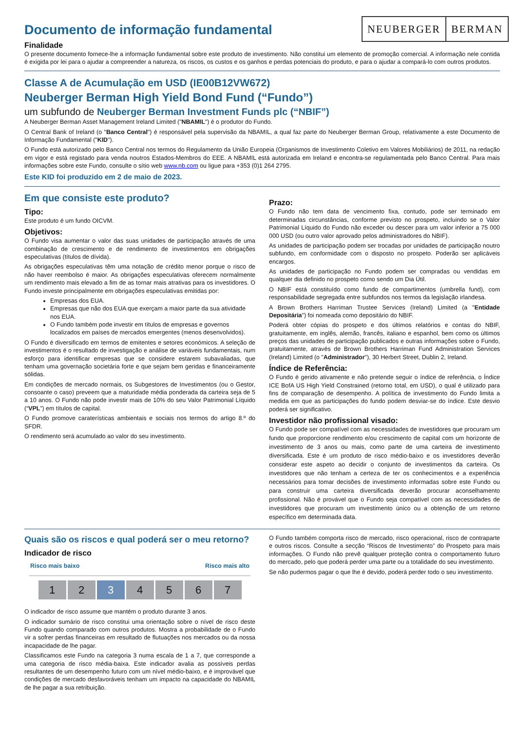NEUBERGER BERMAN
Documento de informação fundamental
Finalidade
O presente documento fornece-lhe a informação fundamental sobre este produto de investimento. Não constitui um elemento de promoção comercial. A informação nele contida é exigida por lei para o ajudar a compreender a natureza, os riscos, os custos e os ganhos e perdas potenciais do produto, e para o ajudar a compará-lo com outros produtos.
Classe A de Acumulação em USD (IE00B12VW672)
Neuberger Berman High Yield Bond Fund (“Fundo”)
um subfundo de Neuberger Berman Investment Funds plc (“NBIF”)
A Neuberger Berman Asset Management Ireland Limited ("NBAMIL") é o produtor do Fundo.
O Central Bank of Ireland (o "Banco Central") é responsável pela supervisão da NBAMIL, a qual faz parte do Neuberger Berman Group, relativamente a este Documento de Informação Fundamental ("KID").
O Fundo está autorizado pelo Banco Central nos termos do Regulamento da União Europeia (Organismos de Investimento Coletivo em Valores Mobiliários) de 2011, na redação em vigor e está registado para venda noutros Estados-Membros do EEE. A NBAMIL está autorizada em Ireland e encontra-se regulamentada pelo Banco Central. Para mais informações sobre este Fundo, consulte o sítio web www.nb.com ou ligue para +353 (0)1 264 2795.
Este KID foi produzido em 2 de maio de 2023.
Em que consiste este produto?
Tipo:
Este produto é um fundo OICVM.
Objetivos:
O Fundo visa aumentar o valor das suas unidades de participação através de uma combinação de crescimento e de rendimento de investimentos em obrigações especulativas (títulos de dívida).
As obrigações especulativas têm uma notação de crédito menor porque o risco de não haver reembolso é maior. As obrigações especulativas oferecem normalmente um rendimento mais elevado a fim de as tornar mais atrativas para os investidores. O Fundo investe principalmente em obrigações especulativas emitidas por:
Empresas dos EUA.
Empresas que não dos EUA que exerçam a maior parte da sua atividade nos EUA.
O Fundo também pode investir em títulos de empresas e governos localizados em países de mercados emergentes (menos desenvolvidos).
O Fundo é diversificado em termos de emitentes e setores económicos. A seleção de investimentos é o resultado de investigação e análise de variáveis fundamentais, num esforço para identificar empresas que se considere estarem subavaliadas, que tenham uma governação societária forte e que sejam bem geridas e financeiramente sólidas.
Em condições de mercado normais, os Subgestores de Investimentos (ou o Gestor, consoante o caso) preveem que a maturidade média ponderada da carteira seja de 5 a 10 anos. O Fundo não pode investir mais de 10% do seu Valor Patrimonial Líquido (“VPL”) em títulos de capital.
O Fundo promove caraterísticas ambientais e sociais nos termos do artigo 8.º do SFDR.
O rendimento será acumulado ao valor do seu investimento.
Prazo:
O Fundo não tem data de vencimento fixa, contudo, pode ser terminado em determinadas circunstâncias, conforme previsto no prospeto, incluindo se o Valor Patrimonial Líquido do Fundo não exceder ou descer para um valor inferior a 75 000 000 USD (ou outro valor aprovado pelos administradores do NBIF).
As unidades de participação podem ser trocadas por unidades de participação noutro subfundo, em conformidade com o disposto no prospeto. Poderão ser aplicáveis encargos.
As unidades de participação no Fundo podem ser compradas ou vendidas em qualquer dia definido no prospeto como sendo um Dia Útil.
O NBIF está constituído como fundo de compartimentos (umbrella fund), com responsabilidade segregada entre subfundos nos termos da legislação irlandesa.
A Brown Brothers Harriman Trustee Services (Ireland) Limited (a "Entidade Depositária") foi nomeada como depositário do NBIF.
Poderá obter cópias do prospeto e dos últimos relatórios e contas do NBIF, gratuitamente, em inglês, alemão, francês, italiano e espanhol, bem como os últimos preços das unidades de participação publicados e outras informações sobre o Fundo, gratuitamente, através de Brown Brothers Harriman Fund Administration Services (Ireland) Limited (o "Administrador"), 30 Herbert Street, Dublin 2, Ireland.
Índice de Referência:
O Fundo é gerido ativamente e não pretende seguir o índice de referência, o Índice ICE BofA US High Yield Constrained (retorno total, em USD), o qual é utilizado para fins de comparação de desempenho. A política de investimento do Fundo limita a medida em que as participações do fundo podem desviar-se do índice. Este desvio poderá ser significativo.
Investidor não profissional visado:
O Fundo pode ser compatível com as necessidades de investidores que procuram um fundo que proporcione rendimento e/ou crescimento de capital com um horizonte de investimento de 3 anos ou mais, como parte de uma carteira de investimento diversificada. Este é um produto de risco médio-baixo e os investidores deverão considerar este aspeto ao decidir o conjunto de investimentos da carteira. Os investidores que não tenham a certeza de ter os conhecimentos e a experiência necessários para tomar decisões de investimento informadas sobre este Fundo ou para construir uma carteira diversificada deverão procurar aconselhamento profissional. Não é provável que o Fundo seja compatível com as necessidades de investidores que procuram um investimento único ou a obtenção de um retorno específico em determinada data.
Quais são os riscos e qual poderá ser o meu retorno?
Indicador de risco
Risco mais baixo Risco mais alto
| 1 | 2 | 3 | 4 | 5 | 6 | 7 |
O indicador de risco assume que mantém o produto durante 3 anos.
O indicador sumário de risco constitui uma orientação sobre o nível de risco deste Fundo quando comparado com outros produtos. Mostra a probabilidade de o Fundo vir a sofrer perdas financeiras em resultado de flutuações nos mercados ou da nossa incapacidade de lhe pagar.
Classificamos este Fundo na categoria 3 numa escala de 1 a 7, que corresponde a uma categoria de risco média-baixa. Este indicador avalia as possíveis perdas resultantes de um desempenho futuro com um nível médio-baixo, e é improvável que condições de mercado desfavoráveis tenham um impacto na capacidade do NBAMIL de lhe pagar a sua retribuição.
O Fundo também comporta risco de mercado, risco operacional, risco de contraparte e outros riscos. Consulte a secção “Riscos de Investimento” do Prospeto para mais informações. O Fundo não prevê qualquer proteção contra o comportamento futuro do mercado, pelo que poderá perder uma parte ou a totalidade do seu investimento.
Se não pudermos pagar o que lhe é devido, poderá perder todo o seu investimento.